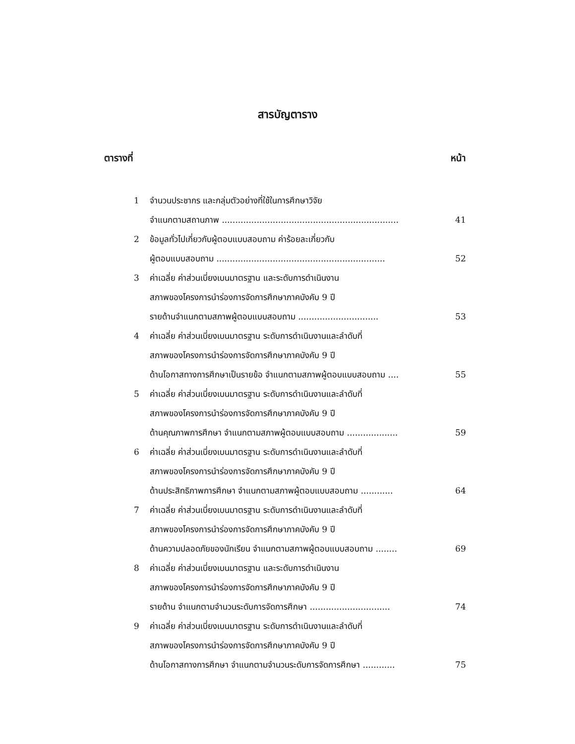สารบัญตาราง
ตารางที่ หน้า
1 จำนวนประชากร และกลุ่มตัวอย่างที่ใช้ในการศึกษาวิจัย
จำแนกตามสถานภาพ .................................................................. 41
2 ข้อมูลทั่วไปเกี่ยวกับผู้ตอบแบบสอบถาม ค่าร้อยละเกี่ยวกับ
ผู้ตอบแบบสอบถาม ............................................................... 52
3 ค่าเฉลี่ย ค่าส่วนเบี่ยงเบนมาตรฐาน และระดับการดำเนินงาน
สภาพของโครงการนำร่องการจัดการศึกษาภาคบังคับ 9 ปี
รายด้านจำแนกตามสภาพผู้ตอบแบบสอบถาม .............................. 53
4 ค่าเฉลี่ย ค่าส่วนเบี่ยงเบนมาตรฐาน ระดับการดำเนินงานและลำดับที่
สภาพของโครงการนำร่องการจัดการศึกษาภาคบังคับ 9 ปี
ด้านโอกาสทางการศึกษาเป็นรายข้อ จำแนกตามสภาพผู้ตอบแบบสอบถาม .... 55
5 ค่าเฉลี่ย ค่าส่วนเบี่ยงเบนมาตรฐาน ระดับการดำเนินงานและลำดับที่
สภาพของโครงการนำร่องการจัดการศึกษาภาคบังคับ 9 ปี
ด้านคุณภาพการศึกษา จำแนกตามสภาพผู้ตอบแบบสอบถาม ................... 59
6 ค่าเฉลี่ย ค่าส่วนเบี่ยงเบนมาตรฐาน ระดับการดำเนินงานและลำดับที่
สภาพของโครงการนำร่องการจัดการศึกษาภาคบังคับ 9 ปี
ด้านประสิทธิภาพการศึกษา จำแนกตามสภาพผู้ตอบแบบสอบถาม ............ 64
7 ค่าเฉลี่ย ค่าส่วนเบี่ยงเบนมาตรฐาน ระดับการดำเนินงานและลำดับที่
สภาพของโครงการนำร่องการจัดการศึกษาภาคบังคับ 9 ปี
ด้านความปลอดภัยของนักเรียน จำแนกตามสภาพผู้ตอบแบบสอบถาม ........ 69
8 ค่าเฉลี่ย ค่าส่วนเบี่ยงเบนมาตรฐาน และระดับการดำเนินงาน
สภาพของโครงการนำร่องการจัดการศึกษาภาคบังคับ 9 ปี
รายด้าน จำแนกตามจำนวนระดับการจัดการศึกษา .............................. 74
9 ค่าเฉลี่ย ค่าส่วนเบี่ยงเบนมาตรฐาน ระดับการดำเนินงานและลำดับที่
สภาพของโครงการนำร่องการจัดการศึกษาภาคบังคับ 9 ปี
ด้านโอกาสทางการศึกษา จำแนกตามจำนวนระดับการจัดการศึกษา ............ 75